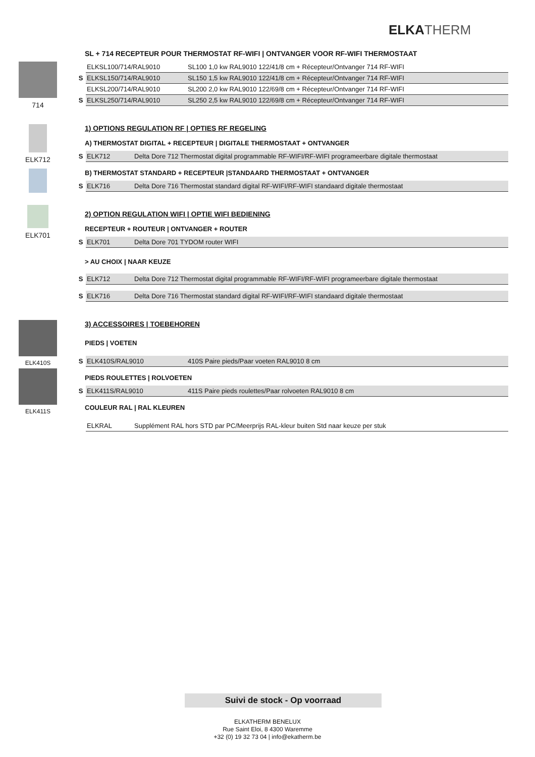ELKATHERM
714 SL + 714 RECEPTEUR POUR THERMOSTAT RF-WIFI | ONTVANGER VOOR RF-WIFI THERMOSTAAT
| | ELKSL100/714/RAL9010 | SL100 1,0 kw RAL9010 122/41/8 cm + Récepteur/Ontvanger 714 RF-WIFI |
| S | ELKSL150/714/RAL9010 | SL150 1,5 kw RAL9010 122/41/8 cm + Récepteur/Ontvanger 714 RF-WIFI |
| | ELKSL200/714/RAL9010 | SL200 2,0 kw RAL9010 122/69/8 cm + Récepteur/Ontvanger 714 RF-WIFI |
| S | ELKSL250/714/RAL9010 | SL250 2,5 kw RAL9010 122/69/8 cm + Récepteur/Ontvanger 714 RF-WIFI |
ELK712
ELK701
1) OPTIONS REGULATION RF | OPTIES RF REGELING
A) THERMOSTAT DIGITAL + RECEPTEUR | DIGITALE THERMOSTAAT + ONTVANGER
| S | ELK712 | Delta Dore 712 Thermostat digital programmable RF-WIFI/RF-WIFI programeerbare digitale thermostaat |
B) THERMOSTAT STANDARD + RECEPTEUR |STANDAARD THERMOSTAAT + ONTVANGER
| S | ELK716 | Delta Dore 716 Thermostat standard digital RF-WIFI/RF-WIFI standaard digitale thermostaat |
2) OPTION REGULATION WIFI | OPTIE WIFI BEDIENING
RECEPTEUR + ROUTEUR | ONTVANGER + ROUTER
| S | ELK701 | Delta Dore 701 TYDOM router WIFI |
> AU CHOIX | NAAR KEUZE
| S | ELK712 | Delta Dore 712 Thermostat digital programmable RF-WIFI/RF-WIFI programeerbare digitale thermostaat |
| S | ELK716 | Delta Dore 716 Thermostat standard digital RF-WIFI/RF-WIFI standaard digitale thermostaat |
ELK410S
ELK411S
3) ACCESSOIRES | TOEBEHOREN
PIEDS | VOETEN
| S | ELK410S/RAL9010 | 410S Paire pieds/Paar voeten RAL9010 8 cm |
PIEDS ROULETTES | ROLVOETEN
| S | ELK411S/RAL9010 | 411S Paire pieds roulettes/Paar rolvoeten RAL9010 8 cm |
COULEUR RAL | RAL KLEUREN
| | ELKRAL | Supplément RAL hors STD par PC/Meerprijs RAL-kleur buiten Std naar keuze per stuk |
Suivi de stock - Op voorraad
ELKATHERM BENELUX
Rue Saint Eloi, 8 4300 Waremme
+32 (0) 19 32 73 04 | info@ekatherm.be